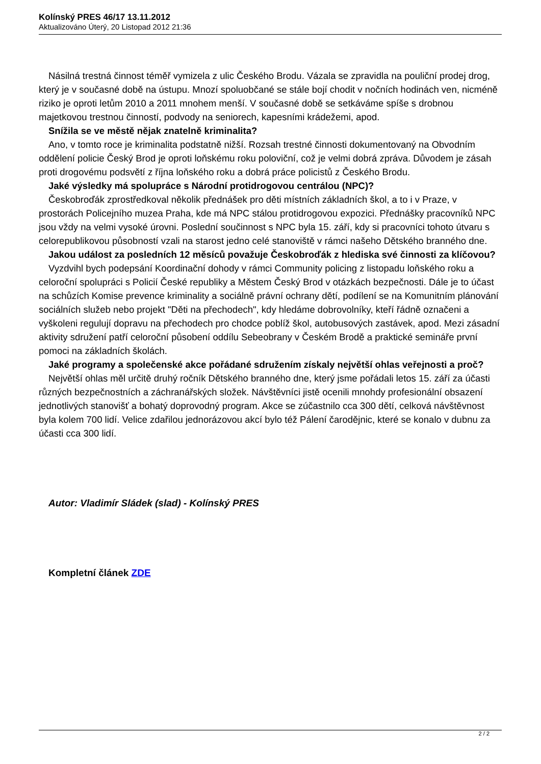Kolínský PRES 46/17 13.11.2012
Aktualizováno Úterý, 20 Listopad 2012 21:36
Násilná trestná činnost téměř vymizela z ulic Českého Brodu. Vázala se zpravidla na pouliční prodej drog, který je v současné době na ústupu. Mnozí spoluobčané se stále bojí chodit v nočních hodinách ven, nicméně riziko je oproti letům 2010 a 2011 mnohem menší. V současné době se setkáváme spíše s drobnou majetkovou trestnou činností, podvody na seniorech, kapesními krádežemi, apod.
Snížila se ve městě nějak znatelně kriminalita?
Ano, v tomto roce je kriminalita podstatně nižší. Rozsah trestné činnosti dokumentovaný na Obvodním oddělení policie Český Brod je oproti loňskému roku poloviční, což je velmi dobrá zpráva. Důvodem je zásah proti drogovému podsvětí z října loňského roku a dobrá práce policistů z Českého Brodu.
Jaké výsledky má spolupráce s Národní protidrogovou centrálou (NPC)?
Českobroďák zprostředkoval několik přednášek pro děti místních základních škol, a to i v Praze, v prostorách Policejního muzea Praha, kde má NPC stálou protidrogovou expozici. Přednášky pracovníků NPC jsou vždy na velmi vysoké úrovni. Poslední součinnost s NPC byla 15. září, kdy si pracovníci tohoto útvaru s celorepublikovou působností vzali na starost jedno celé stanoviště v rámci našeho Dětského branného dne.
Jakou událost za posledních 12 měsíců považuje Českobroďák z hlediska své činnosti za klíčovou?
Vyzdvihl bych podepsání Koordinační dohody v rámci Community policing z listopadu loňského roku a celoroční spolupráci s Policií České republiky a Městem Český Brod v otázkách bezpečnosti. Dále je to účast na schůzích Komise prevence kriminality a sociálně právní ochrany dětí, podílení se na Komunitním plánování sociálních služeb nebo projekt "Děti na přechodech", kdy hledáme dobrovolníky, kteří řádně označeni a vyškoleni regulují dopravu na přechodech pro chodce poblíž škol, autobusových zastávek, apod. Mezi zásadní aktivity sdružení patří celoroční působení oddílu Sebeobrany v Českém Brodě a praktické semináře první pomoci na základních školách.
Jaké programy a společenské akce pořádané sdružením získaly největší ohlas veřejnosti a proč?
Největší ohlas měl určitě druhý ročník Dětského branného dne, který jsme pořádali letos 15. září za účasti různých bezpečnostních a záchranářských složek. Návštěvníci jistě ocenili mnohdy profesionální obsazení jednotlivých stanovišť a bohatý doprovodný program. Akce se zúčastnilo cca 300 dětí, celková návštěvnost byla kolem 700 lidí. Velice zdařilou jednorázovou akcí bylo též Pálení čarodějnic, které se konalo v dubnu za účasti cca 300 lidí.
Autor: Vladimír Sládek (slad) - Kolínský PRES
Kompletní článek ZDE
2 / 2